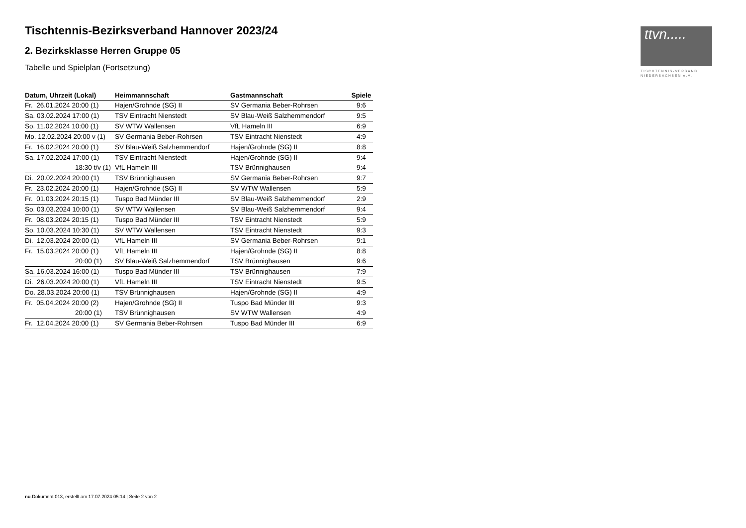ttvn.....
TISCHTENNIS-VERBAND
NIEDERSACHSEN e.V.
Tischtennis-Bezirksverband Hannover 2023/24
2. Bezirksklasse Herren Gruppe 05
Tabelle und Spielplan (Fortsetzung)
| Datum, Uhrzeit (Lokal) | Heimmannschaft | Gastmannschaft | Spiele |
| --- | --- | --- | --- |
| Fr. 26.01.2024 20:00 (1) | Hajen/Grohnde (SG) II | SV Germania Beber-Rohrsen | 9:6 |
| Sa. 03.02.2024 17:00 (1) | TSV Eintracht Nienstedt | SV Blau-Weiß Salzhemmendorf | 9:5 |
| So. 11.02.2024 10:00 (1) | SV WTW Wallensen | VfL Hameln III | 6:9 |
| Mo. 12.02.2024 20:00 v (1) | SV Germania Beber-Rohrsen | TSV Eintracht Nienstedt | 4:9 |
| Fr. 16.02.2024 20:00 (1) | SV Blau-Weiß Salzhemmendorf | Hajen/Grohnde (SG) II | 8:8 |
| Sa. 17.02.2024 17:00 (1) | TSV Eintracht Nienstedt | Hajen/Grohnde (SG) II | 9:4 |
| 18:30 t/v (1) | VfL Hameln III | TSV Brünnighausen | 9:4 |
| Di. 20.02.2024 20:00 (1) | TSV Brünnighausen | SV Germania Beber-Rohrsen | 9:7 |
| Fr. 23.02.2024 20:00 (1) | Hajen/Grohnde (SG) II | SV WTW Wallensen | 5:9 |
| Fr. 01.03.2024 20:15 (1) | Tuspo Bad Münder III | SV Blau-Weiß Salzhemmendorf | 2:9 |
| So. 03.03.2024 10:00 (1) | SV WTW Wallensen | SV Blau-Weiß Salzhemmendorf | 9:4 |
| Fr. 08.03.2024 20:15 (1) | Tuspo Bad Münder III | TSV Eintracht Nienstedt | 5:9 |
| So. 10.03.2024 10:30 (1) | SV WTW Wallensen | TSV Eintracht Nienstedt | 9:3 |
| Di. 12.03.2024 20:00 (1) | VfL Hameln III | SV Germania Beber-Rohrsen | 9:1 |
| Fr. 15.03.2024 20:00 (1) | VfL Hameln III | Hajen/Grohnde (SG) II | 8:8 |
| 20:00 (1) | SV Blau-Weiß Salzhemmendorf | TSV Brünnighausen | 9:6 |
| Sa. 16.03.2024 16:00 (1) | Tuspo Bad Münder III | TSV Brünnighausen | 7:9 |
| Di. 26.03.2024 20:00 (1) | VfL Hameln III | TSV Eintracht Nienstedt | 9:5 |
| Do. 28.03.2024 20:00 (1) | TSV Brünnighausen | Hajen/Grohnde (SG) II | 4:9 |
| Fr. 05.04.2024 20:00 (2) | Hajen/Grohnde (SG) II | Tuspo Bad Münder III | 9:3 |
| 20:00 (1) | TSV Brünnighausen | SV WTW Wallensen | 4:9 |
| Fr. 12.04.2024 20:00 (1) | SV Germania Beber-Rohrsen | Tuspo Bad Münder III | 6:9 |
nu.Dokument 013, erstellt am 17.07.2024 05:14 | Seite 2 von 2